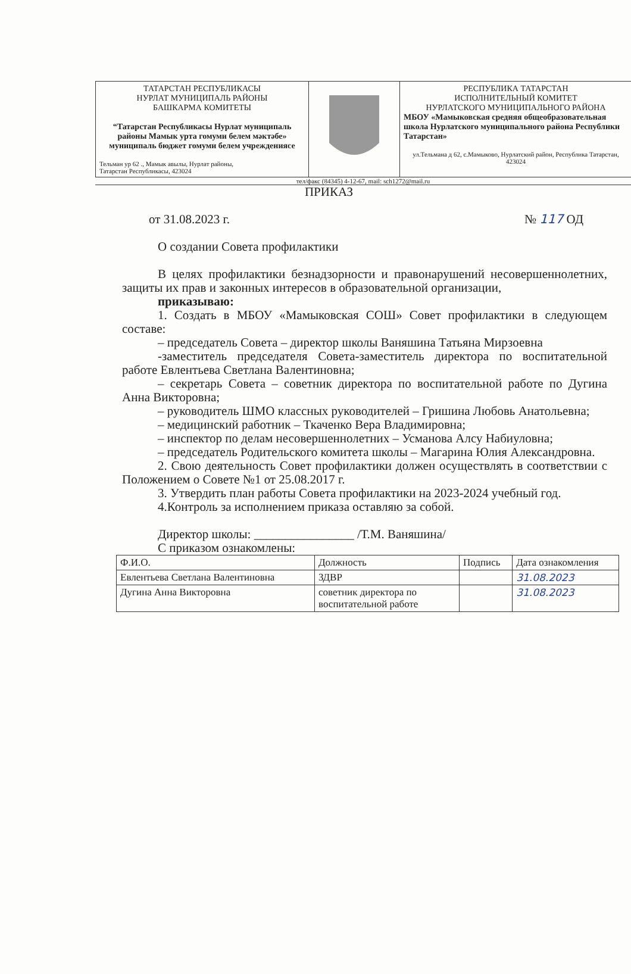ТАТАРСТАН РЕСПУБЛИКАСЫ
НУРЛАТ МУНИЦИПАЛЬ РАЙОНЫ
БАШКАРМА КОМИТЕТЫ
“Татарстан Республикасы Нурлат муниципаль районы Мамык урта гомуми белем мәктәбе» муниципаль бюджет гомуми белем учреждениясе
Тельман ур 62 ., Мамык авылы, Нурлат районы,
Татарстан Республикасы, 423024
РЕСПУБЛИКА ТАТАРСТАН
ИСПОЛНИТЕЛЬНЫЙ КОМИТЕТ
НУРЛАТСКОГО МУНИЦИПАЛЬНОГО РАЙОНА
МБОУ «Мамыковская средняя общеобразовательная школа Нурлатского муниципального района Республики Татарстан»
ул.Тельмана д 62, с.Мамыково, Нурлатский район, Республика Татарстан, 423024
тел/факс (84345) 4-12-67, mail: sch1272@mail.ru
ПРИКАЗ
от 31.08.2023 г. № 117 ОД
О создании Совета профилактики
В целях профилактики безнадзорности и правонарушений несовершеннолетних, защиты их прав и законных интересов в образовательной организации,
приказываю:
1. Создать в МБОУ «Мамыковская СОШ» Совет профилактики в следующем составе:
– председатель Совета – директор школы Ваняшина Татьяна Мирзоевна
-заместитель председателя Совета-заместитель директора по воспитательной работе Евлентьева Светлана Валентиновна;
– секретарь Совета – советник директора по воспитательной работе по Дугина Анна Викторовна;
– руководитель ШМО классных руководителей – Гришина Любовь Анатольевна;
– медицинский работник – Ткаченко Вера Владимировна;
– инспектор по делам несовершеннолетних – Усманова Алсу Набиуловна;
– председатель Родительского комитета школы – Магарина Юлия Александровна.
2. Свою деятельность Совет профилактики должен осуществлять в соответствии с Положением о Совете №1 от 25.08.2017 г.
3. Утвердить план работы Совета профилактики на 2023-2024 учебный год.
4.Контроль за исполнением приказа оставляю за собой.
Директор школы: ________________ /Т.М. Ваняшина/
С приказом ознакомлены:
| Ф.И.О. | Должность | Подпись | Дата ознакомления |
| --- | --- | --- | --- |
| Евлентьева Светлана Валентиновна | ЗДВР | | 31.08.2023 |
| Дугина Анна Викторовна | советник директора по воспитательной работе | | 31.08.2023 |